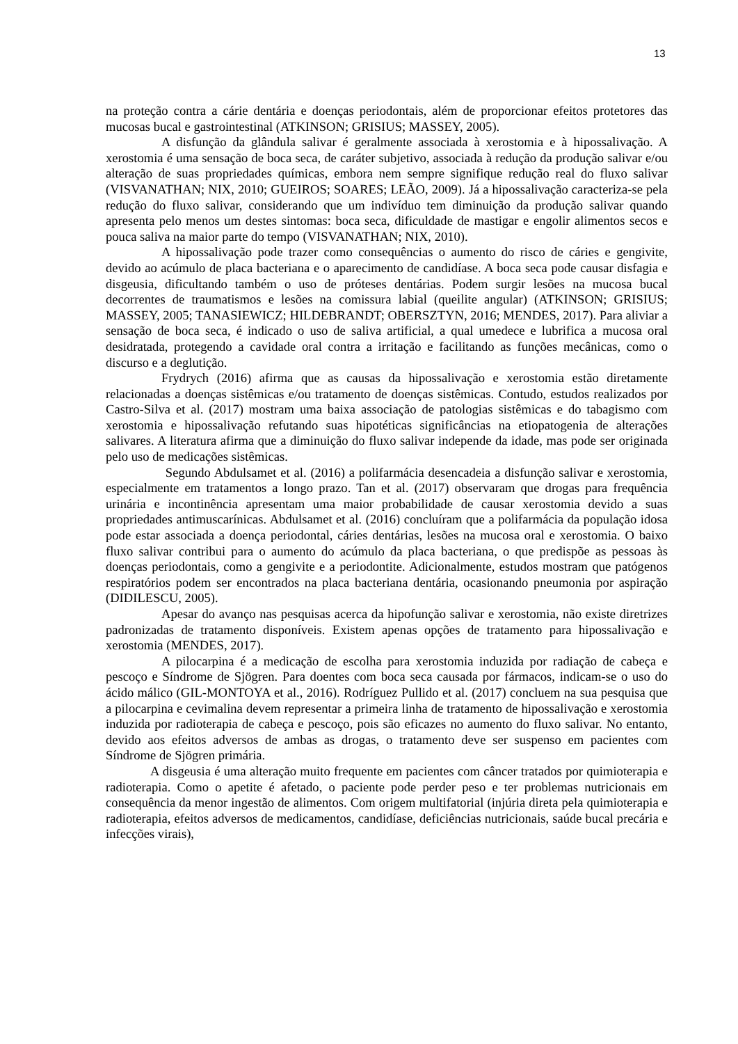13
na proteção contra a cárie dentária e doenças periodontais, além de proporcionar efeitos protetores das mucosas bucal e gastrointestinal (ATKINSON; GRISIUS; MASSEY, 2005).
A disfunção da glândula salivar é geralmente associada à xerostomia e à hipossalivação. A xerostomia é uma sensação de boca seca, de caráter subjetivo, associada à redução da produção salivar e/ou alteração de suas propriedades químicas, embora nem sempre signifique redução real do fluxo salivar (VISVANATHAN; NIX, 2010; GUEIROS; SOARES; LEÃO, 2009). Já a hipossalivação caracteriza-se pela redução do fluxo salivar, considerando que um indivíduo tem diminuição da produção salivar quando apresenta pelo menos um destes sintomas: boca seca, dificuldade de mastigar e engolir alimentos secos e pouca saliva na maior parte do tempo (VISVANATHAN; NIX, 2010).
A hipossalivação pode trazer como consequências o aumento do risco de cáries e gengivite, devido ao acúmulo de placa bacteriana e o aparecimento de candidíase. A boca seca pode causar disfagia e disgeusia, dificultando também o uso de próteses dentárias. Podem surgir lesões na mucosa bucal decorrentes de traumatismos e lesões na comissura labial (queilite angular) (ATKINSON; GRISIUS; MASSEY, 2005; TANASIEWICZ; HILDEBRANDT; OBERSZTYN, 2016; MENDES, 2017). Para aliviar a sensação de boca seca, é indicado o uso de saliva artificial, a qual umedece e lubrifica a mucosa oral desidratada, protegendo a cavidade oral contra a irritação e facilitando as funções mecânicas, como o discurso e a deglutição.
Frydrych (2016) afirma que as causas da hipossalivação e xerostomia estão diretamente relacionadas a doenças sistêmicas e/ou tratamento de doenças sistêmicas. Contudo, estudos realizados por Castro-Silva et al. (2017) mostram uma baixa associação de patologias sistêmicas e do tabagismo com xerostomia e hipossalivação refutando suas hipotéticas significâncias na etiopatogenia de alterações salivares. A literatura afirma que a diminuição do fluxo salivar independe da idade, mas pode ser originada pelo uso de medicações sistêmicas.
Segundo Abdulsamet et al. (2016) a polifarmácia desencadeia a disfunção salivar e xerostomia, especialmente em tratamentos a longo prazo. Tan et al. (2017) observaram que drogas para frequência urinária e incontinência apresentam uma maior probabilidade de causar xerostomia devido a suas propriedades antimuscarínicas. Abdulsamet et al. (2016) concluíram que a polifarmácia da população idosa pode estar associada a doença periodontal, cáries dentárias, lesões na mucosa oral e xerostomia. O baixo fluxo salivar contribui para o aumento do acúmulo da placa bacteriana, o que predispõe as pessoas às doenças periodontais, como a gengivite e a periodontite. Adicionalmente, estudos mostram que patógenos respiratórios podem ser encontrados na placa bacteriana dentária, ocasionando pneumonia por aspiração (DIDILESCU, 2005).
Apesar do avanço nas pesquisas acerca da hipofunção salivar e xerostomia, não existe diretrizes padronizadas de tratamento disponíveis. Existem apenas opções de tratamento para hipossalivação e xerostomia (MENDES, 2017).
A pilocarpina é a medicação de escolha para xerostomia induzida por radiação de cabeça e pescoço e Síndrome de Sjögren. Para doentes com boca seca causada por fármacos, indicam-se o uso do ácido málico (GIL-MONTOYA et al., 2016). Rodríguez Pullido et al. (2017) concluem na sua pesquisa que a pilocarpina e cevimalina devem representar a primeira linha de tratamento de hipossalivação e xerostomia induzida por radioterapia de cabeça e pescoço, pois são eficazes no aumento do fluxo salivar. No entanto, devido aos efeitos adversos de ambas as drogas, o tratamento deve ser suspenso em pacientes com Síndrome de Sjögren primária.
A disgeusia é uma alteração muito frequente em pacientes com câncer tratados por quimioterapia e radioterapia. Como o apetite é afetado, o paciente pode perder peso e ter problemas nutricionais em consequência da menor ingestão de alimentos. Com origem multifatorial (injúria direta pela quimioterapia e radioterapia, efeitos adversos de medicamentos, candidíase, deficiências nutricionais, saúde bucal precária e infecções virais),